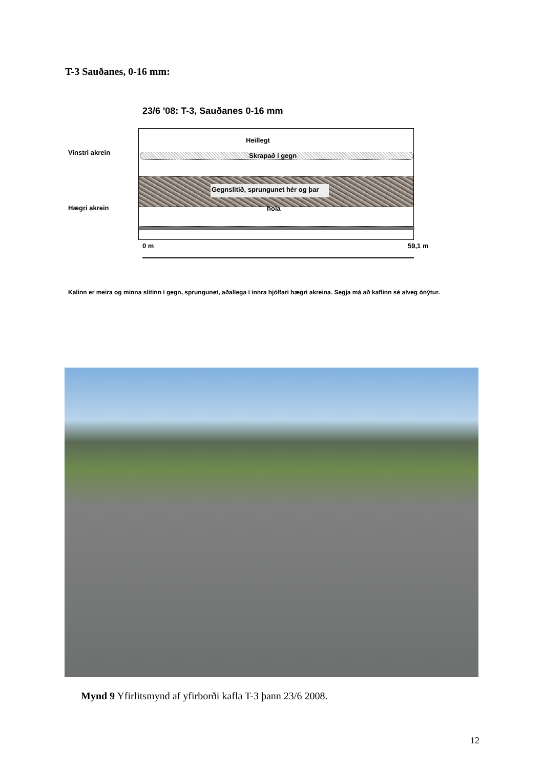T-3 Sauðanes, 0-16 mm:
23/6 '08: T-3, Sauðanes 0-16 mm
Vinstri akrein
Hægri akrein
Heillegt
Skrapað í gegn
Gegnslitið, sprungunet hér og þar
hola
0 m 59,1 m
Kalinn er meira og minna slitinn í gegn, sprungunet, aðallega í innra hjólfari hægri akreina. Segja má að kaflinn sé alveg ónýtur.
Mynd 9 Yfirlitsmynd af yfirborði kafla T-3 þann 23/6 2008.
12